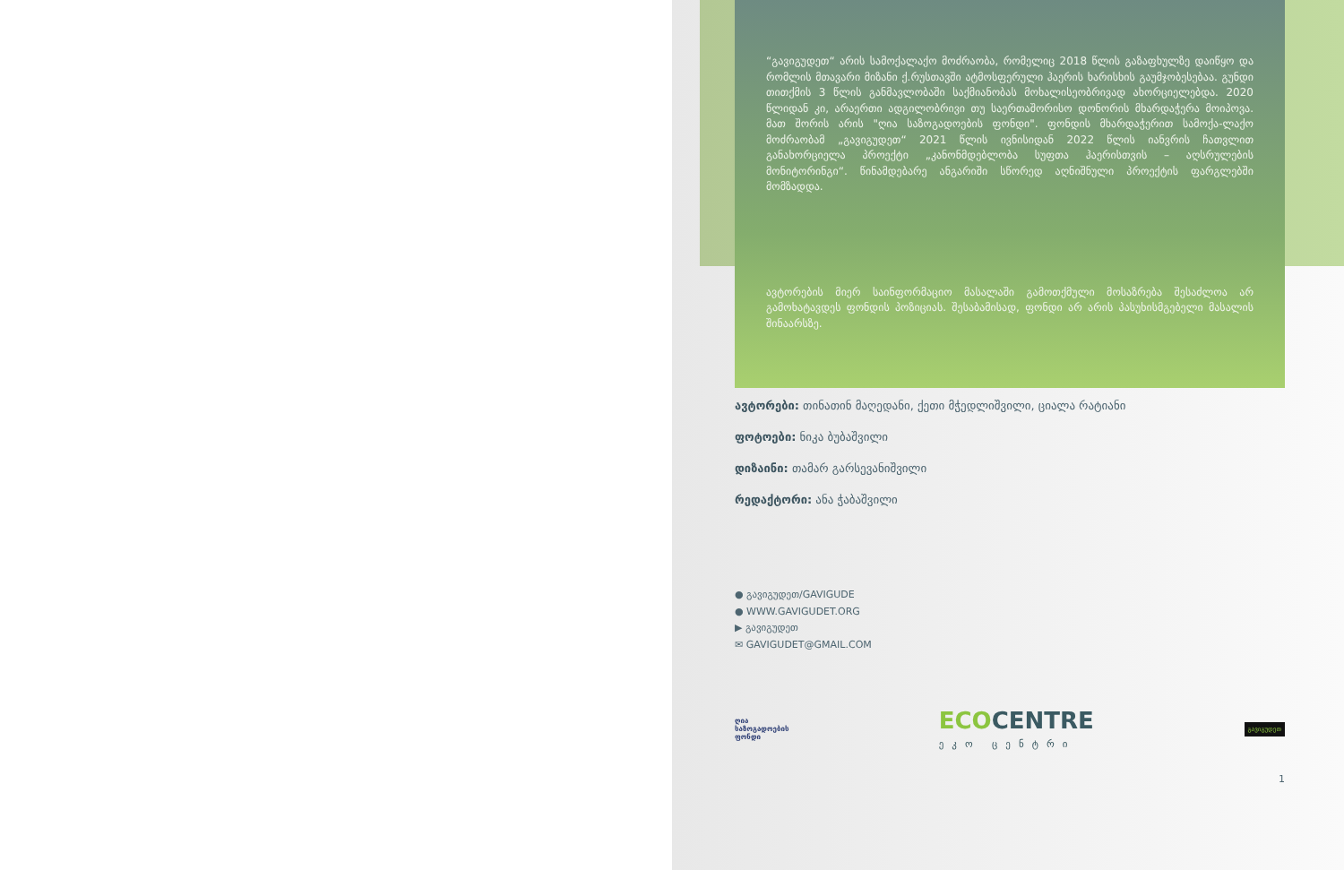“გავიგუდეთ“ არის სამოქალაქო მოძრაობა, რომელიც 2018 წლის გაზაფხულზე დაიწყო და რომლის მთავარი მიზანი ქ.რუსთავში ატმოსფერული ჰაერის ხარისხის გაუმჯობესებაა. გუნდი თითქმის 3 წლის განმავლობაში საქმიანობას მოხალისეობრივად ახორციელებდა. 2020 წლიდან კი, არაერთი ადგილობრივი თუ საერთაშორისო დონორის მხარდაჭერა მოიპოვა. მათ შორის არის "ღია საზოგადოების ფონდი". ფონდის მხარდაჭერით სამოქა-ლაქო მოძრაობამ „გავიგუდეთ“ 2021 წლის ივნისიდან 2022 წლის იანვრის ჩათვლით განახორციელა პროექტი „კანონმდებლობა სუფთა ჰაერისთვის – აღსრულების მონიტორინგი“. წინამდებარე ანგარიში სწორედ აღნიშნული პროექტის ფარგლებში მომზადდა.
ავტორების მიერ საინფორმაციო მასალაში გამოთქმული მოსაზრება შესაძლოა არ გამოხატავდეს ფონდის პოზიციას. შესაბამისად, ფონდი არ არის პასუხისმგებელი მასალის შინაარსზე.
ავტორები: თინათინ მაღედანი, ქეთი მჭედლიშვილი, ციალა რატიანი
ფოტოები: ნიკა ბუბაშვილი
დიზაინი: თამარ გარსევანიშვილი
რედაქტორი: ანა ჭაბაშვილი
● გავიგუდეთ/GAVIGUDE
● WWW.GAVIGUDET.ORG
▶ გავიგუდეთ
✉ GAVIGUDET@GMAIL.COM
ღია საზოგადოების ფონდი
ECO CENTRE
ეკო ცენტრი
გავიგუდეთ
1